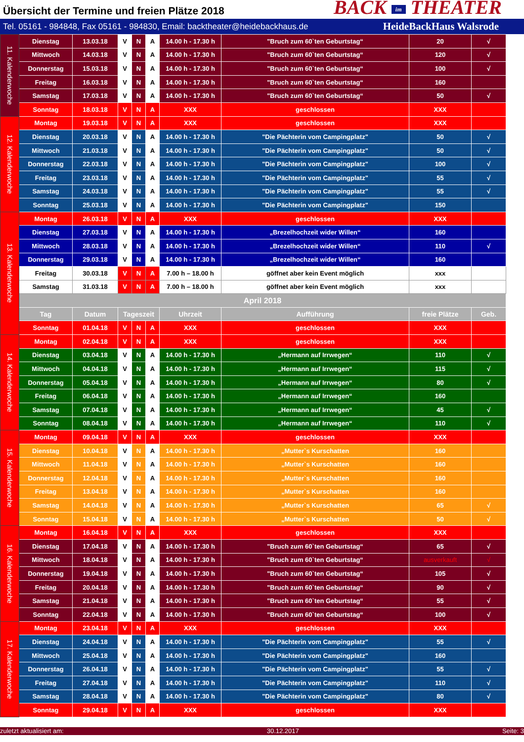Übersicht der Termine und freien Plätze 2018
BACK im THEATER
Tel. 05161 - 984848, Fax 05161 - 984830, Email: backtheater@heidebackhaus.de HeideBackHaus Walsrode
| 11. Kalenderwoche | Dienstag | 13.03.18 | V | N | A | 14.00 h - 17.30 h | "Bruch zum 60`ten Geburtstag“ | 20 | √ |
| | Mittwoch | 14.03.18 | V | N | A | 14.00 h - 17.30 h | "Bruch zum 60`ten Geburtstag“ | 120 | √ |
| | Donnerstag | 15.03.18 | V | N | A | 14.00 h - 17.30 h | "Bruch zum 60`ten Geburtstag“ | 100 | √ |
| | Freitag | 16.03.18 | V | N | A | 14.00 h - 17.30 h | "Bruch zum 60`ten Geburtstag“ | 160 | |
| | Samstag | 17.03.18 | V | N | A | 14.00 h - 17.30 h | "Bruch zum 60`ten Geburtstag“ | 50 | √ |
| | Sonntag | 18.03.18 | V | N | A | XXX | geschlossen | XXX | |
| 12. Kalenderwoche | Montag | 19.03.18 | V | N | A | XXX | geschlossen | XXX | |
| | Dienstag | 20.03.18 | V | N | A | 14.00 h - 17.30 h | "Die Pächterin vom Campingplatz" | 50 | √ |
| | Mittwoch | 21.03.18 | V | N | A | 14.00 h - 17.30 h | "Die Pächterin vom Campingplatz" | 50 | √ |
| | Donnerstag | 22.03.18 | V | N | A | 14.00 h - 17.30 h | "Die Pächterin vom Campingplatz" | 100 | √ |
| | Freitag | 23.03.18 | V | N | A | 14.00 h - 17.30 h | "Die Pächterin vom Campingplatz" | 55 | √ |
| | Samstag | 24.03.18 | V | N | A | 14.00 h - 17.30 h | "Die Pächterin vom Campingplatz" | 55 | √ |
| | Sonntag | 25.03.18 | V | N | A | 14.00 h - 17.30 h | "Die Pächterin vom Campingplatz" | 150 | |
| 13. Kalenderwoche | Montag | 26.03.18 | V | N | A | XXX | geschlossen | XXX | |
| | Dienstag | 27.03.18 | V | N | A | 14.00 h - 17.30 h | „Brezelhochzeit wider Willen“ | 160 | |
| | Mittwoch | 28.03.18 | V | N | A | 14.00 h - 17.30 h | „Brezelhochzeit wider Willen“ | 110 | √ |
| | Donnerstag | 29.03.18 | V | N | A | 14.00 h - 17.30 h | „Brezelhochzeit wider Willen“ | 160 | |
| | Freitag | 30.03.18 | V | N | A | 7.00 h – 18.00 h | göffnet aber kein Event möglich | xxx | |
| | Samstag | 31.03.18 | V | N | A | 7.00 h – 18.00 h | göffnet aber kein Event möglich | xxx | |
| | April 2018 | | | | | | | | |
| | Tag | Datum | Tageszeit | | | Uhrzeit | Aufführung | freie Plätze | Geb. |
| | Sonntag | 01.04.18 | V | N | A | XXX | geschlossen | XXX | |
| 14. Kalenderwoche | Montag | 02.04.18 | V | N | A | XXX | geschlossen | XXX | |
| | Dienstag | 03.04.18 | V | N | A | 14.00 h - 17.30 h | „Hermann auf Irrwegen“ | 110 | √ |
| | Mittwoch | 04.04.18 | V | N | A | 14.00 h - 17.30 h | „Hermann auf Irrwegen“ | 115 | √ |
| | Donnerstag | 05.04.18 | V | N | A | 14.00 h - 17.30 h | „Hermann auf Irrwegen“ | 80 | √ |
| | Freitag | 06.04.18 | V | N | A | 14.00 h - 17.30 h | „Hermann auf Irrwegen“ | 160 | |
| | Samstag | 07.04.18 | V | N | A | 14.00 h - 17.30 h | „Hermann auf Irrwegen“ | 45 | √ |
| | Sonntag | 08.04.18 | V | N | A | 14.00 h - 17.30 h | „Hermann auf Irrwegen“ | 110 | √ |
| 15. Kalenderwoche | Montag | 09.04.18 | V | N | A | XXX | geschlossen | XXX | |
| | Dienstag | 10.04.18 | V | N | A | 14.00 h - 17.30 h | „Mutter`s Kurschatten | 160 | |
| | Mittwoch | 11.04.18 | V | N | A | 14.00 h - 17.30 h | „Mutter`s Kurschatten | 160 | |
| | Donnerstag | 12.04.18 | V | N | A | 14.00 h - 17.30 h | „Mutter`s Kurschatten | 160 | |
| | Freitag | 13.04.18 | V | N | A | 14.00 h - 17.30 h | „Mutter`s Kurschatten | 160 | |
| | Samstag | 14.04.18 | V | N | A | 14.00 h - 17.30 h | „Mutter`s Kurschatten | 65 | √ |
| | Sonntag | 15.04.18 | V | N | A | 14.00 h - 17.30 h | „Mutter`s Kurschatten | 50 | √ |
| 16. Kalenderwoche | Montag | 16.04.18 | V | N | A | XXX | geschlossen | XXX | |
| | Dienstag | 17.04.18 | V | N | A | 14.00 h - 17.30 h | "Bruch zum 60`ten Geburtstag“ | 65 | √ |
| | Mittwoch | 18.04.18 | V | N | A | 14.00 h - 17.30 h | "Bruch zum 60`ten Geburtstag“ | ausverkauft | √ |
| | Donnerstag | 19.04.18 | V | N | A | 14.00 h - 17.30 h | "Bruch zum 60`ten Geburtstag“ | 105 | √ |
| | Freitag | 20.04.18 | V | N | A | 14.00 h - 17.30 h | "Bruch zum 60`ten Geburtstag“ | 90 | √ |
| | Samstag | 21.04.18 | V | N | A | 14.00 h - 17.30 h | "Bruch zum 60`ten Geburtstag“ | 55 | √ |
| | Sonntag | 22.04.18 | V | N | A | 14.00 h - 17.30 h | "Bruch zum 60`ten Geburtstag“ | 100 | √ |
| 17. Kalenderwoche | Montag | 23.04.18 | V | N | A | XXX | geschlossen | XXX | |
| | Dienstag | 24.04.18 | V | N | A | 14.00 h - 17.30 h | "Die Pächterin vom Campingplatz" | 55 | √ |
| | Mittwoch | 25.04.18 | V | N | A | 14.00 h - 17.30 h | "Die Pächterin vom Campingplatz" | 160 | |
| | Donnerstag | 26.04.18 | V | N | A | 14.00 h - 17.30 h | "Die Pächterin vom Campingplatz" | 55 | √ |
| | Freitag | 27.04.18 | V | N | A | 14.00 h - 17.30 h | "Die Pächterin vom Campingplatz" | 110 | √ |
| | Samstag | 28.04.18 | V | N | A | 14.00 h - 17.30 h | "Die Pächterin vom Campingplatz" | 80 | √ |
| | Sonntag | 29.04.18 | V | N | A | XXX | geschlossen | XXX | |
zuletzt aktualisiert am: 30.12.2017 Seite: 3